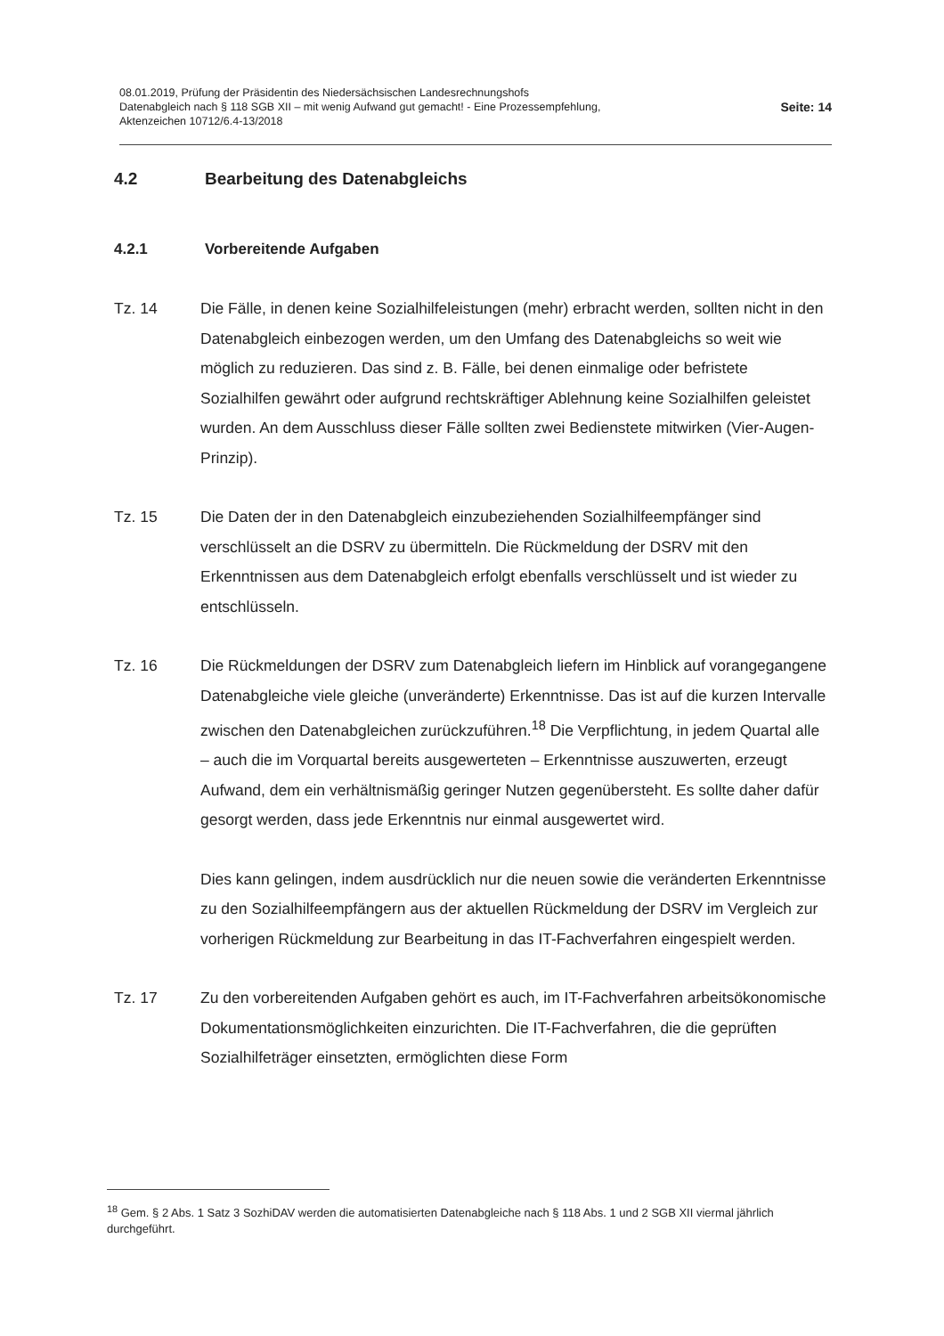08.01.2019, Prüfung der Präsidentin des Niedersächsischen Landesrechnungshofs
Datenabgleich nach § 118 SGB XII – mit wenig Aufwand gut gemacht! - Eine Prozessempfehlung,
Aktenzeichen 10712/6.4-13/2018
Seite: 14
4.2 Bearbeitung des Datenabgleichs
4.2.1 Vorbereitende Aufgaben
Tz. 14 Die Fälle, in denen keine Sozialhilfeleistungen (mehr) erbracht werden, sollten nicht in den Datenabgleich einbezogen werden, um den Umfang des Datenabgleichs so weit wie möglich zu reduzieren. Das sind z. B. Fälle, bei denen einmalige oder befristete Sozialhilfen gewährt oder aufgrund rechtskräftiger Ablehnung keine Sozialhilfen geleistet wurden. An dem Ausschluss dieser Fälle sollten zwei Bedienstete mitwirken (Vier-Augen-Prinzip).
Tz. 15 Die Daten der in den Datenabgleich einzubeziehenden Sozialhilfeempfänger sind verschlüsselt an die DSRV zu übermitteln. Die Rückmeldung der DSRV mit den Erkenntnissen aus dem Datenabgleich erfolgt ebenfalls verschlüsselt und ist wieder zu entschlüsseln.
Tz. 16 Die Rückmeldungen der DSRV zum Datenabgleich liefern im Hinblick auf vorangegangene Datenabgleiche viele gleiche (unveränderte) Erkenntnisse. Das ist auf die kurzen Intervalle zwischen den Datenabgleichen zurückzuführen.<sup>18</sup> Die Verpflichtung, in jedem Quartal alle – auch die im Vorquartal bereits ausgewerteten – Erkenntnisse auszuwerten, erzeugt Aufwand, dem ein verhältnismäßig geringer Nutzen gegenübersteht. Es sollte daher dafür gesorgt werden, dass jede Erkenntnis nur einmal ausgewertet wird.
Dies kann gelingen, indem ausdrücklich nur die neuen sowie die veränderten Erkenntnisse zu den Sozialhilfeempfängern aus der aktuellen Rückmeldung der DSRV im Vergleich zur vorherigen Rückmeldung zur Bearbeitung in das IT-Fachverfahren eingespielt werden.
Tz. 17 Zu den vorbereitenden Aufgaben gehört es auch, im IT-Fachverfahren arbeitsökonomische Dokumentationsmöglichkeiten einzurichten. Die IT-Fachverfahren, die die geprüften Sozialhilfeträger einsetzten, ermöglichten diese Form
<sup>18</sup> Gem. § 2 Abs. 1 Satz 3 SozhiDAV werden die automatisierten Datenabgleiche nach § 118 Abs. 1 und 2 SGB XII viermal jährlich durchgeführt.